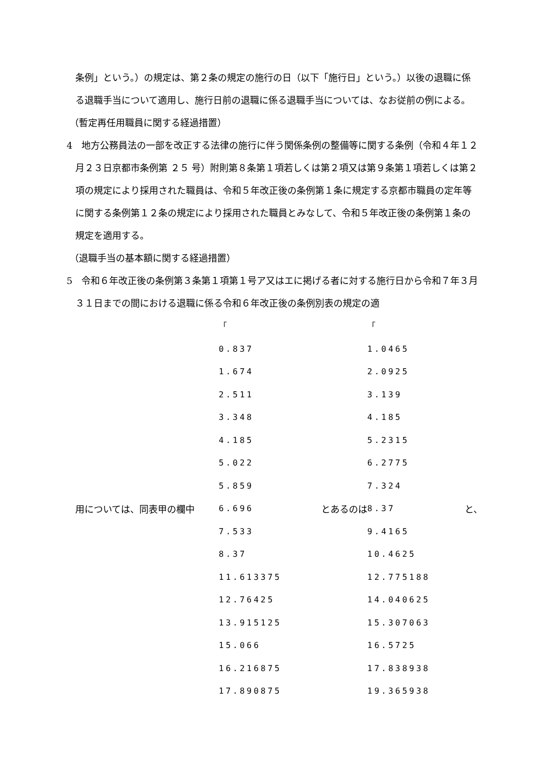条例」という。）の規定は、第２条の規定の施行の日（以下「施行日」という。）以後の退職に係る退職手当について適用し、施行日前の退職に係る退職手当については、なお従前の例による。
（暫定再任用職員に関する経過措置）
4　地方公務員法の一部を改正する法律の施行に伴う関係条例の整備等に関する条例（令和４年１２月２３日京都市条例第 ２５ 号）附則第８条第１項若しくは第２項又は第９条第１項若しくは第２項の規定により採用された職員は、令和５年改正後の条例第１条に規定する京都市職員の定年等に関する条例第１２条の規定により採用された職員とみなして、令和５年改正後の条例第１条の規定を適用する。
（退職手当の基本額に関する経過措置）
5　令和６年改正後の条例第３条第１項第１号ア又はエに掲げる者に対する施行日から令和７年３月３１日までの間における退職に係る令和６年改正後の条例別表の規定の適
| 用については、同表甲の欄中 | 「 0.837 1.674 2.511 3.348 4.185 5.022 5.859 6.696 7.533 8.37 11.613375 12.76425 13.915125 15.066 16.216875 17.890875 | とあるのは | 「 1.0465 2.0925 3.139 4.185 5.2315 6.2775 7.324 8.37 9.4165 10.4625 12.775188 14.040625 15.307063 16.5725 17.838938 19.365938 | と、 |